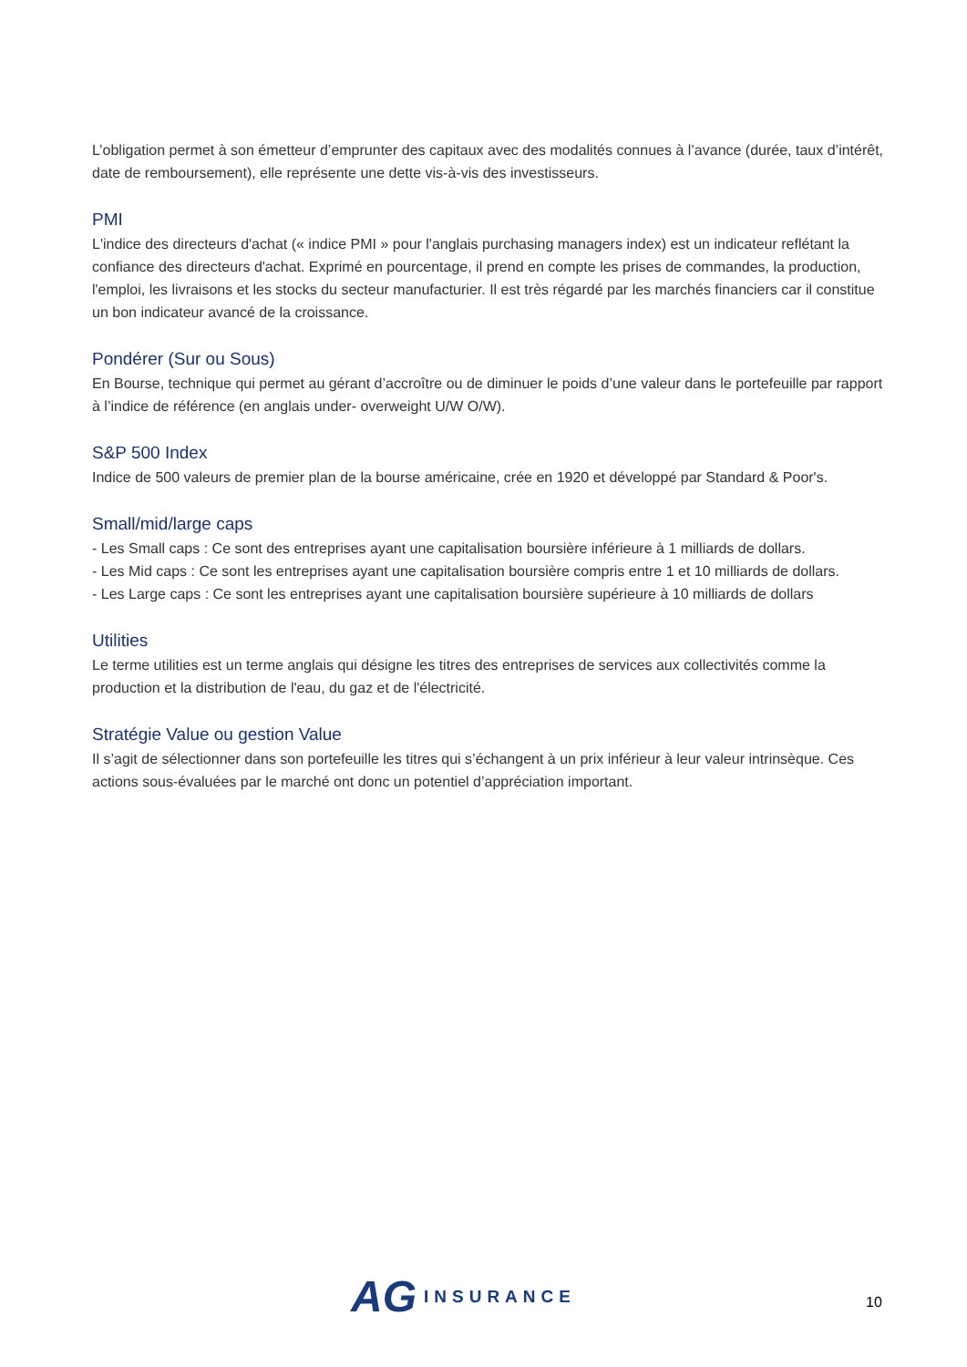L’obligation permet à son émetteur d’emprunter des capitaux avec des modalités connues à l’avance (durée, taux d’intérêt, date de remboursement), elle représente une dette vis-à-vis des investisseurs.
PMI
L'indice des directeurs d'achat (« indice PMI » pour l'anglais purchasing managers index) est un indicateur reflétant la confiance des directeurs d'achat. Exprimé en pourcentage, il prend en compte les prises de commandes, la production, l'emploi, les livraisons et les stocks du secteur manufacturier. Il est très régardé par les marchés financiers car il constitue un bon indicateur avancé de la croissance.
Pondérer (Sur ou Sous)
En Bourse, technique qui permet au gérant d’accroître ou de diminuer le poids d’une valeur dans le portefeuille par rapport à l’indice de référence (en anglais under- overweight U/W O/W).
S&P 500 Index
Indice de 500 valeurs de premier plan de la bourse américaine, crée en 1920 et développé par Standard & Poor's.
Small/mid/large caps
- Les Small caps : Ce sont des entreprises ayant une capitalisation boursière inférieure à 1 milliards de dollars.
- Les Mid caps : Ce sont les entreprises ayant une capitalisation boursière compris entre 1 et 10 milliards de dollars.
- Les Large caps : Ce sont les entreprises ayant une capitalisation boursière supérieure à 10 milliards de dollars
Utilities
Le terme utilities est un terme anglais qui désigne les titres des entreprises de services aux collectivités comme la production et la distribution de l'eau, du gaz et de l'électricité.
Stratégie Value ou gestion Value
Il s’agit de sélectionner dans son portefeuille les titres qui s’échangent à un prix inférieur à leur valeur intrinsèque. Ces actions sous-évaluées par le marché ont donc un potentiel d’appréciation important.
AG INSURANCE
10